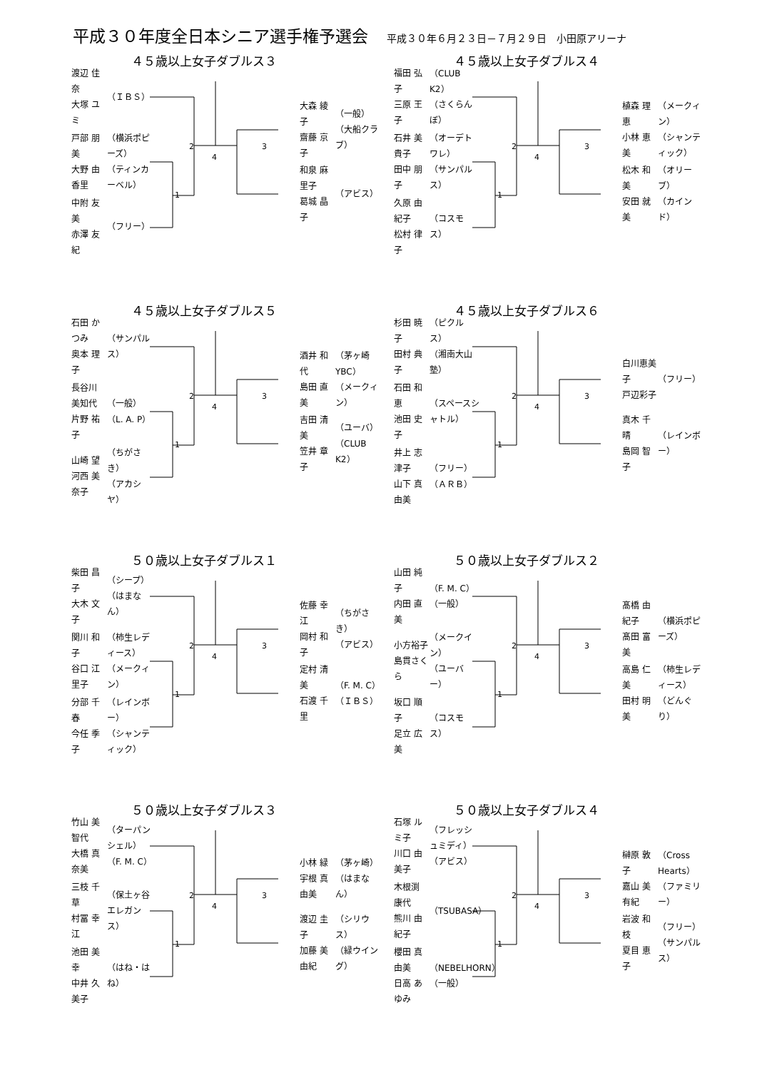平成３０年度全日本シニア選手権予選会
平成３０年６月２３日－７月２９日　小田原アリーナ
４５歳以上女子ダブルス３
渡辺 佳奈
大塚 ユミ
（ＩＢＳ）
戸部 朋美
大野 由香里
（横浜ポピーズ）
（ティンカーベル）
中附 友美
赤澤 友紀
（フリー）
2 　　　　　　　　 3
4
1
大森 綾子
齋藤 京子
（一般）
（大船クラブ）
和泉 麻里子
葛城 晶子
（アビス）
４５歳以上女子ダブルス４
福田 弘子
三原 王子
（CLUB K2）
（さくらんぼ）
石井 美貴子
田中 朋子
（オーデトワレ）
（サンパルス）
久原 由紀子
松村 律子
（コスモス）
2 　　　　　　　　 3
4
1
植森 理恵
小林 恵美
（メークィン）
（シャンティック）
松木 和美
安田 就美
（オリーブ）
（カインド）
４５歳以上女子ダブルス５
石田 かつみ
奥本 理子
（サンパルス）
長谷川 美知代
片野 祐子
（一般）
（L. A. P）
山崎 望
河西 美奈子
（ちがさき）
（アカシヤ）
2 　　　　　　　　 3
4
1
酒井 和代
島田 直美
（茅ヶ崎YBC）
（メークィン）
吉田 清美
笠井 章子
（ユーバ）
（CLUB K2）
４５歳以上女子ダブルス６
杉田 暁子
田村 典子
（ピクルス）
（湘南大山塾）
石田 和恵
池田 史子
（スペースシャトル）
井上 志津子
山下 真由美
（フリー）
（ＡＲＢ）
2 　　　　　　　　 3
4
1
白川恵美子
戸辺彩子
（フリー）
真木 千晴
島岡 智子
（レインボー）
５０歳以上女子ダブルス１
柴田 昌子
大木 文子
（シープ）
（はまなん）
関川 和子
谷口 江里子
（柿生レディース）
（メークィン）
分部 千春
今任 季子
（レインボー）
（シャンティック）
2 　　　　　　　　 3
4
1
佐藤 幸江
岡村 和子
（ちがさき）
（アビス）
定村 清美
石渡 千里
（F. M. C）
（ＩＢＳ）
５０歳以上女子ダブルス２
山田 純子
内田 直美
（F. M. C）
（一般）
小方裕子
島貫さくら
（メークイン）
（ユーバー）
坂口 順子
足立 広美
（コスモス）
2 　　　　　　　　 3
4
1
髙橋 由紀子
髙田 富美
（横浜ポピーズ）
高島 仁美
田村 明美
（柿生レディース）
（どんぐり）
５０歳以上女子ダブルス３
竹山 美智代
大橋 真奈美
（ターパンシェル）
（F. M. C）
三枝 千草
村冨 幸江
（保土ヶ谷エレガンス）
池田 美幸
中井 久美子
（はね・はね）
2 　　　　　　　　 3
4
1
小林 緑
宇根 真由美
（茅ヶ崎）
（はまなん）
渡辺 圭子
加藤 美由紀
（シリウス）
（緑ウイング）
５０歳以上女子ダブルス４
石塚 ルミ子
川口 由美子
（フレッシュミディ）
（アビス）
木根渕 康代
熊川 由紀子
（TSUBASA）
櫻田 真由美
日高 あゆみ
（NEBELHORN）
（一般）
2 　　　　　　　　 3
4
1
榊原 敦子
嘉山 美有紀
（Cross Hearts）
（ファミリー）
岩波 和枝
夏目 恵子
（フリー）
（サンパルス）